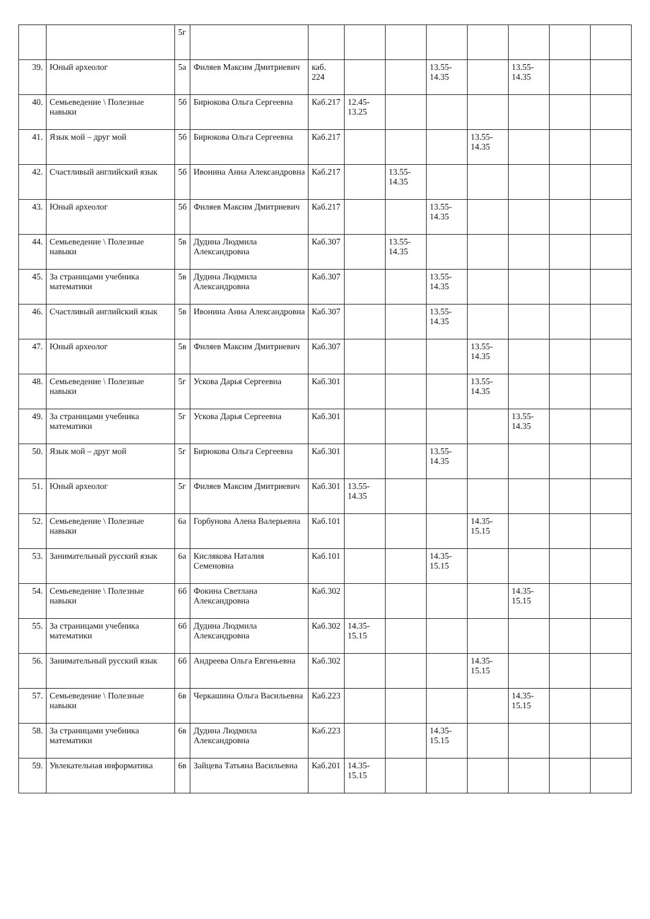| | | 5г | | | | | | | | | |
| 39. | Юный археолог | 5а | Филяев Максим Дмитриевич | каб. 224 | | | 13.55-14.35 | | 13.55-14.35 | | |
| 40. | Семьеведение \ Полезные навыки | 5б | Бирюкова Ольга Сергеевна | Каб.217 | 12.45-13.25 | | | | | | |
| 41. | Язык мой – друг мой | 5б | Бирюкова Ольга Сергеевна | Каб.217 | | | | 13.55-14.35 | | | |
| 42. | Счастливый английский язык | 5б | Ивонина Анна Александровна | Каб.217 | | 13.55-14.35 | | | | | |
| 43. | Юный археолог | 5б | Филяев Максим Дмитриевич | Каб.217 | | | 13.55-14.35 | | | | |
| 44. | Семьеведение \ Полезные навыки | 5в | Дудина Людмила Александровна | Каб.307 | | 13.55-14.35 | | | | | |
| 45. | За страницами учебника математики | 5в | Дудина Людмила Александровна | Каб.307 | | | 13.55-14.35 | | | | |
| 46. | Счастливый английский язык | 5в | Ивонина Анна Александровна | Каб.307 | | | 13.55-14.35 | | | | |
| 47. | Юный археолог | 5в | Филяев Максим Дмитриевич | Каб.307 | | | | 13.55-14.35 | | | |
| 48. | Семьеведение \ Полезные навыки | 5г | Ускова Дарья Сергеевна | Каб.301 | | | | 13.55-14.35 | | | |
| 49. | За страницами учебника математики | 5г | Ускова Дарья Сергеевна | Каб.301 | | | | | 13.55-14.35 | | |
| 50. | Язык мой – друг мой | 5г | Бирюкова Ольга Сергеевна | Каб.301 | | | 13.55-14.35 | | | | |
| 51. | Юный археолог | 5г | Филяев Максим Дмитриевич | Каб.301 | 13.55-14.35 | | | | | | |
| 52. | Семьеведение \ Полезные навыки | 6а | Горбунова Алена Валерьевна | Каб.101 | | | | 14.35-15.15 | | | |
| 53. | Занимательный русский язык | 6а | Кислякова Наталия Семеновна | Каб.101 | | | 14.35-15.15 | | | | |
| 54. | Семьеведение \ Полезные навыки | 6б | Фокина Светлана Александровна | Каб.302 | | | | | 14.35-15.15 | | |
| 55. | За страницами учебника математики | 6б | Дудина Людмила Александровна | Каб.302 | 14.35-15.15 | | | | | | |
| 56. | Занимательный русский язык | 6б | Андреева Ольга Евгеньевна | Каб.302 | | | | 14.35-15.15 | | | |
| 57. | Семьеведение \ Полезные навыки | 6в | Черкашина Ольга Васильевна | Каб.223 | | | | | 14.35-15.15 | | |
| 58. | За страницами учебника математики | 6в | Дудина Людмила Александровна | Каб.223 | | | 14.35-15.15 | | | | |
| 59. | Увлекательная информатика | 6в | Зайцева Татьяна Васильевна | Каб.201 | 14.35-15.15 | | | | | | |